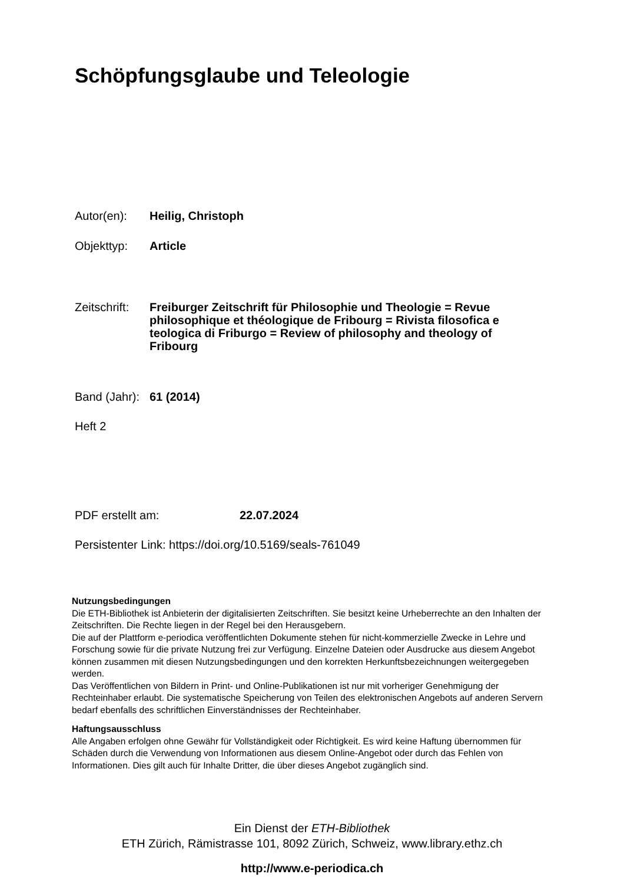Schöpfungsglaube und Teleologie
Autor(en): Heilig, Christoph
Objekttyp: Article
Zeitschrift: Freiburger Zeitschrift für Philosophie und Theologie = Revue philosophique et théologique de Fribourg = Rivista filosofica e teologica di Friburgo = Review of philosophy and theology of Fribourg
Band (Jahr): 61 (2014)
Heft 2
PDF erstellt am: 22.07.2024
Persistenter Link: https://doi.org/10.5169/seals-761049
Nutzungsbedingungen
Die ETH-Bibliothek ist Anbieterin der digitalisierten Zeitschriften. Sie besitzt keine Urheberrechte an den Inhalten der Zeitschriften. Die Rechte liegen in der Regel bei den Herausgebern.
Die auf der Plattform e-periodica veröffentlichten Dokumente stehen für nicht-kommerzielle Zwecke in Lehre und Forschung sowie für die private Nutzung frei zur Verfügung. Einzelne Dateien oder Ausdrucke aus diesem Angebot können zusammen mit diesen Nutzungsbedingungen und den korrekten Herkunftsbezeichnungen weitergegeben werden.
Das Veröffentlichen von Bildern in Print- und Online-Publikationen ist nur mit vorheriger Genehmigung der Rechteinhaber erlaubt. Die systematische Speicherung von Teilen des elektronischen Angebots auf anderen Servern bedarf ebenfalls des schriftlichen Einverständnisses der Rechteinhaber.
Haftungsausschluss
Alle Angaben erfolgen ohne Gewähr für Vollständigkeit oder Richtigkeit. Es wird keine Haftung übernommen für Schäden durch die Verwendung von Informationen aus diesem Online-Angebot oder durch das Fehlen von Informationen. Dies gilt auch für Inhalte Dritter, die über dieses Angebot zugänglich sind.
Ein Dienst der ETH-Bibliothek
ETH Zürich, Rämistrasse 101, 8092 Zürich, Schweiz, www.library.ethz.ch
http://www.e-periodica.ch